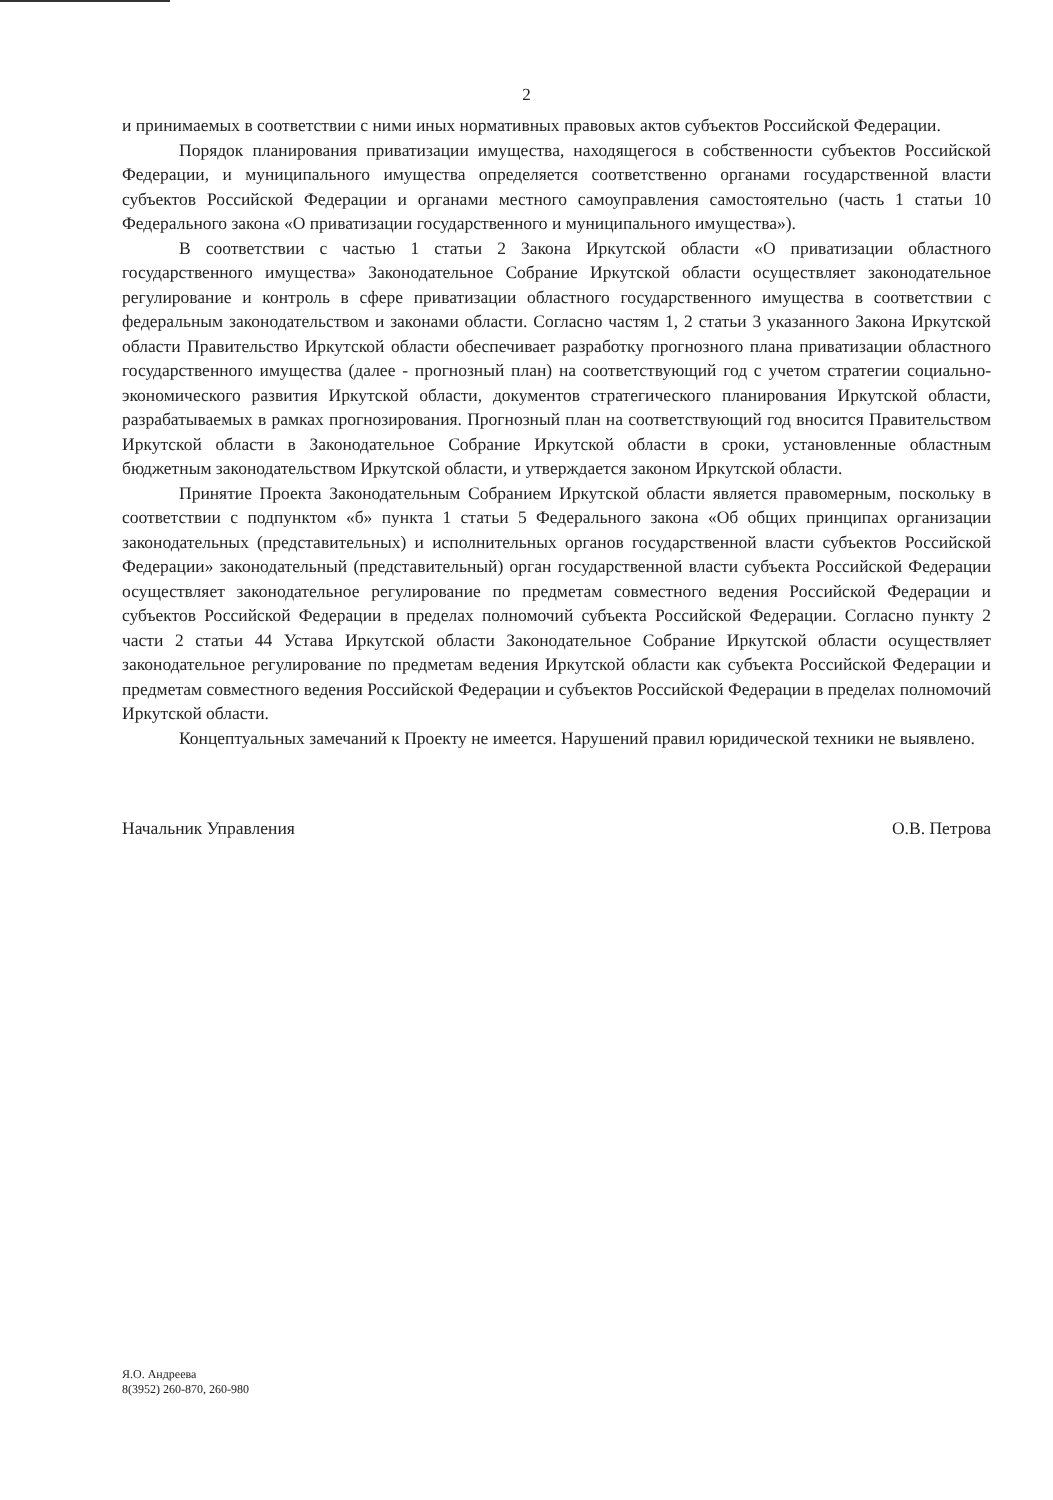2
и принимаемых в соответствии с ними иных нормативных правовых актов субъектов Российской Федерации.
Порядок планирования приватизации имущества, находящегося в собственности субъектов Российской Федерации, и муниципального имущества определяется соответственно органами государственной власти субъектов Российской Федерации и органами местного самоуправления самостоятельно (часть 1 статьи 10 Федерального закона «О приватизации государственного и муниципального имущества»).
В соответствии с частью 1 статьи 2 Закона Иркутской области «О приватизации областного государственного имущества» Законодательное Собрание Иркутской области осуществляет законодательное регулирование и контроль в сфере приватизации областного государственного имущества в соответствии с федеральным законодательством и законами области. Согласно частям 1, 2 статьи 3 указанного Закона Иркутской области Правительство Иркутской области обеспечивает разработку прогнозного плана приватизации областного государственного имущества (далее - прогнозный план) на соответствующий год с учетом стратегии социально-экономического развития Иркутской области, документов стратегического планирования Иркутской области, разрабатываемых в рамках прогнозирования. Прогнозный план на соответствующий год вносится Правительством Иркутской области в Законодательное Собрание Иркутской области в сроки, установленные областным бюджетным законодательством Иркутской области, и утверждается законом Иркутской области.
Принятие Проекта Законодательным Собранием Иркутской области является правомерным, поскольку в соответствии с подпунктом «б» пункта 1 статьи 5 Федерального закона «Об общих принципах организации законодательных (представительных) и исполнительных органов государственной власти субъектов Российской Федерации» законодательный (представительный) орган государственной власти субъекта Российской Федерации осуществляет законодательное регулирование по предметам совместного ведения Российской Федерации и субъектов Российской Федерации в пределах полномочий субъекта Российской Федерации. Согласно пункту 2 части 2 статьи 44 Устава Иркутской области Законодательное Собрание Иркутской области осуществляет законодательное регулирование по предметам ведения Иркутской области как субъекта Российской Федерации и предметам совместного ведения Российской Федерации и субъектов Российской Федерации в пределах полномочий Иркутской области.
Концептуальных замечаний к Проекту не имеется. Нарушений правил юридической техники не выявлено.
Начальник Управления О.В. Петрова
Я.О. Андреева
8(3952) 260-870, 260-980